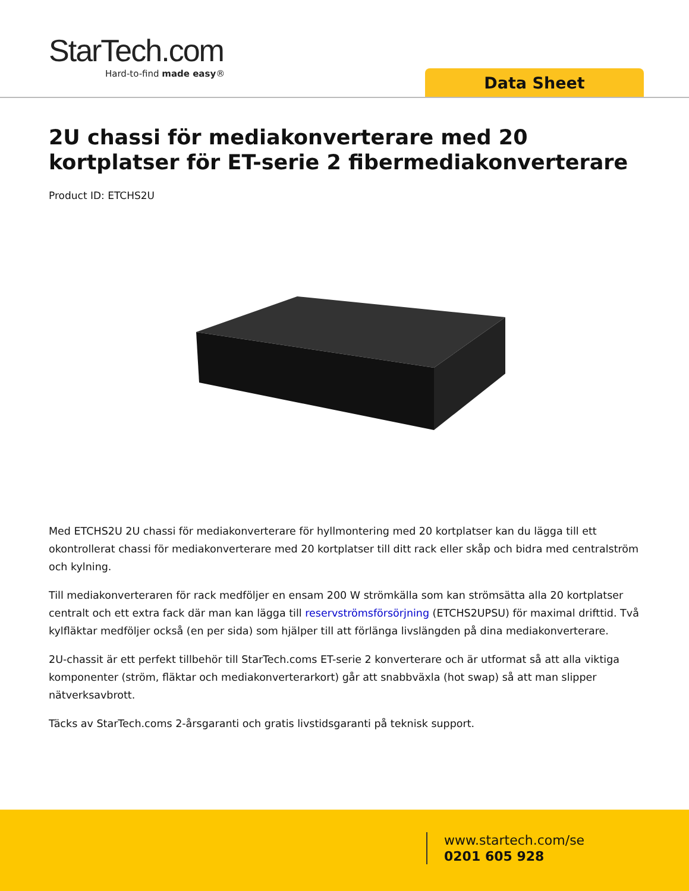StarTech.com
Hard-to-find made easy®
Data Sheet
2U chassi för mediakonverterare med 20 kortplatser för ET-serie 2 fibermediakonverterare
Product ID: ETCHS2U
Med ETCHS2U 2U chassi för mediakonverterare för hyllmontering med 20 kortplatser kan du lägga till ett okontrollerat chassi för mediakonverterare med 20 kortplatser till ditt rack eller skåp och bidra med centralström och kylning.
Till mediakonverteraren för rack medföljer en ensam 200 W strömkälla som kan strömsätta alla 20 kortplatser centralt och ett extra fack där man kan lägga till reservströmsförsörjning (ETCHS2UPSU) för maximal drifttid. Två kylfläktar medföljer också (en per sida) som hjälper till att förlänga livslängden på dina mediakonverterare.
2U-chassit är ett perfekt tillbehör till StarTech.coms ET-serie 2 konverterare och är utformat så att alla viktiga komponenter (ström, fläktar och mediakonverterarkort) går att snabbväxla (hot swap) så att man slipper nätverksavbrott.
Täcks av StarTech.coms 2-årsgaranti och gratis livstidsgaranti på teknisk support.
www.startech.com/se
0201 605 928